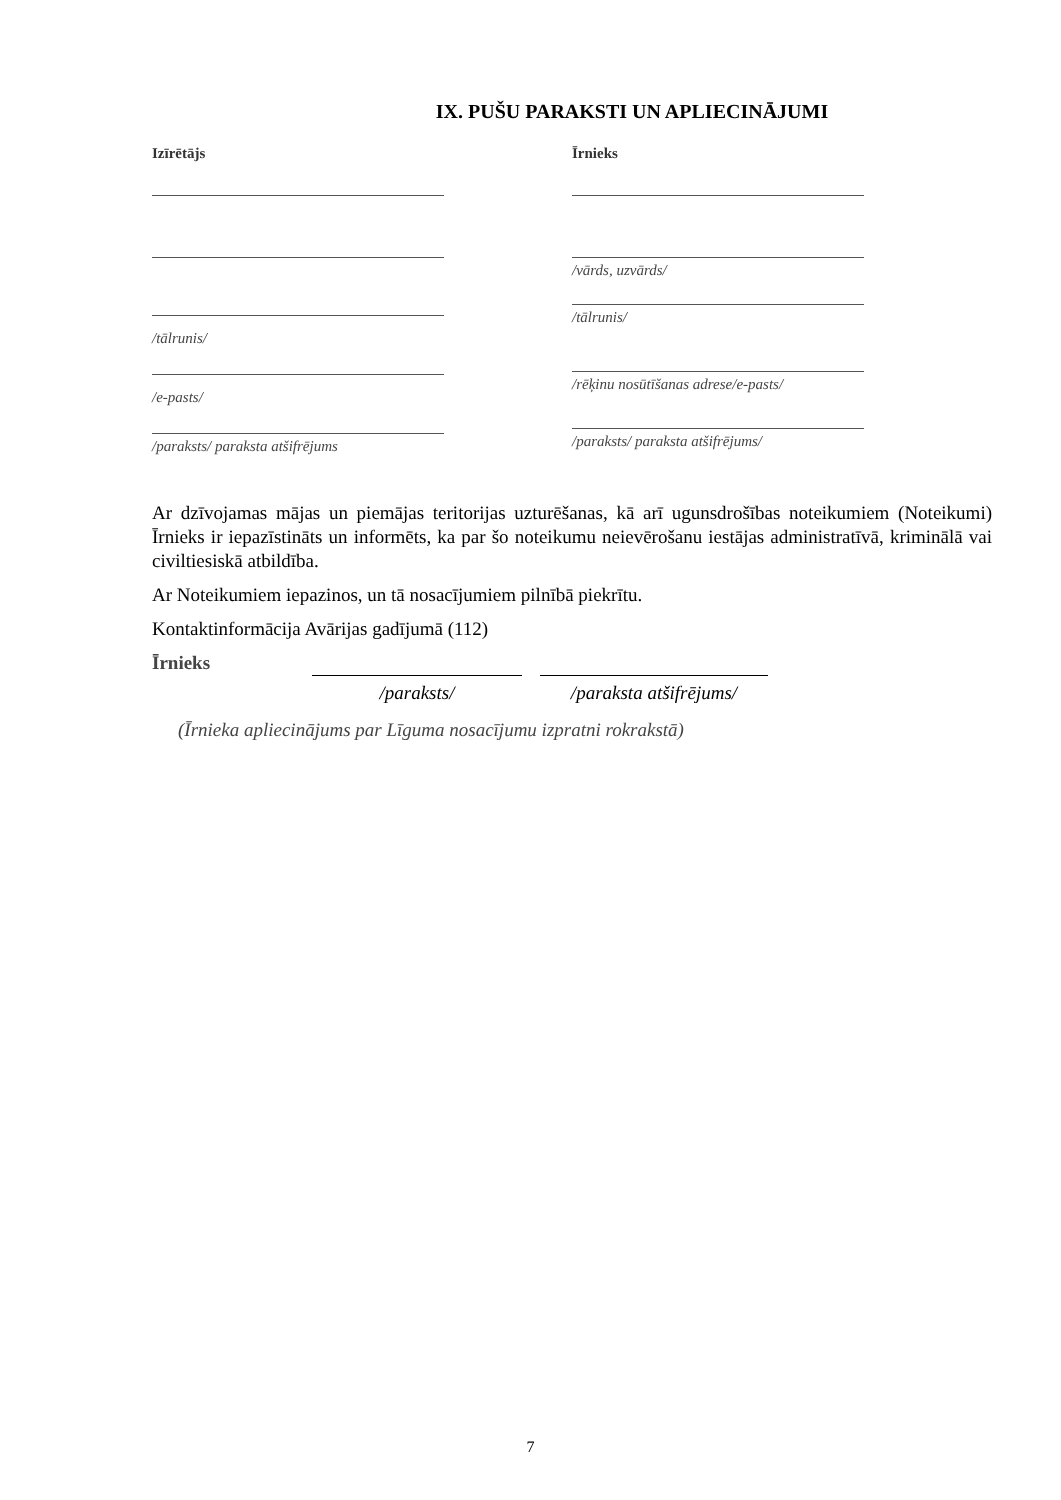IX. PUŠU PARAKSTI UN APLIECINĀJUMI
Izīrētājs
/tālrunis/
/e-pasts/
/paraksts/ paraksta atšifrējums
Īrnieks
/vārds, uzvārds/
/tālrunis/
/rēķinu nosūtīšanas adrese/e-pasts/
/paraksts/ paraksta atšifrējums/
Ar dzīvojamas mājas un piemājas teritorijas uzturēšanas, kā arī ugunsdrošības noteikumiem (Noteikumi) Īrnieks ir iepazīstināts un informēts, ka par šo noteikumu neievērošanu iestājas administratīvā, kriminālā vai civiltiesiskā atbildība.
Ar Noteikumiem iepazinos, un tā nosacījumiem pilnībā piekrītu.
Kontaktinformācija Avārijas gadījumā (112)
Īrnieks
/paraksts/ /paraksta atšifrējums/
(Īrnieka apliecinājums par Līguma nosacījumu izpratni rokrakstā)
7